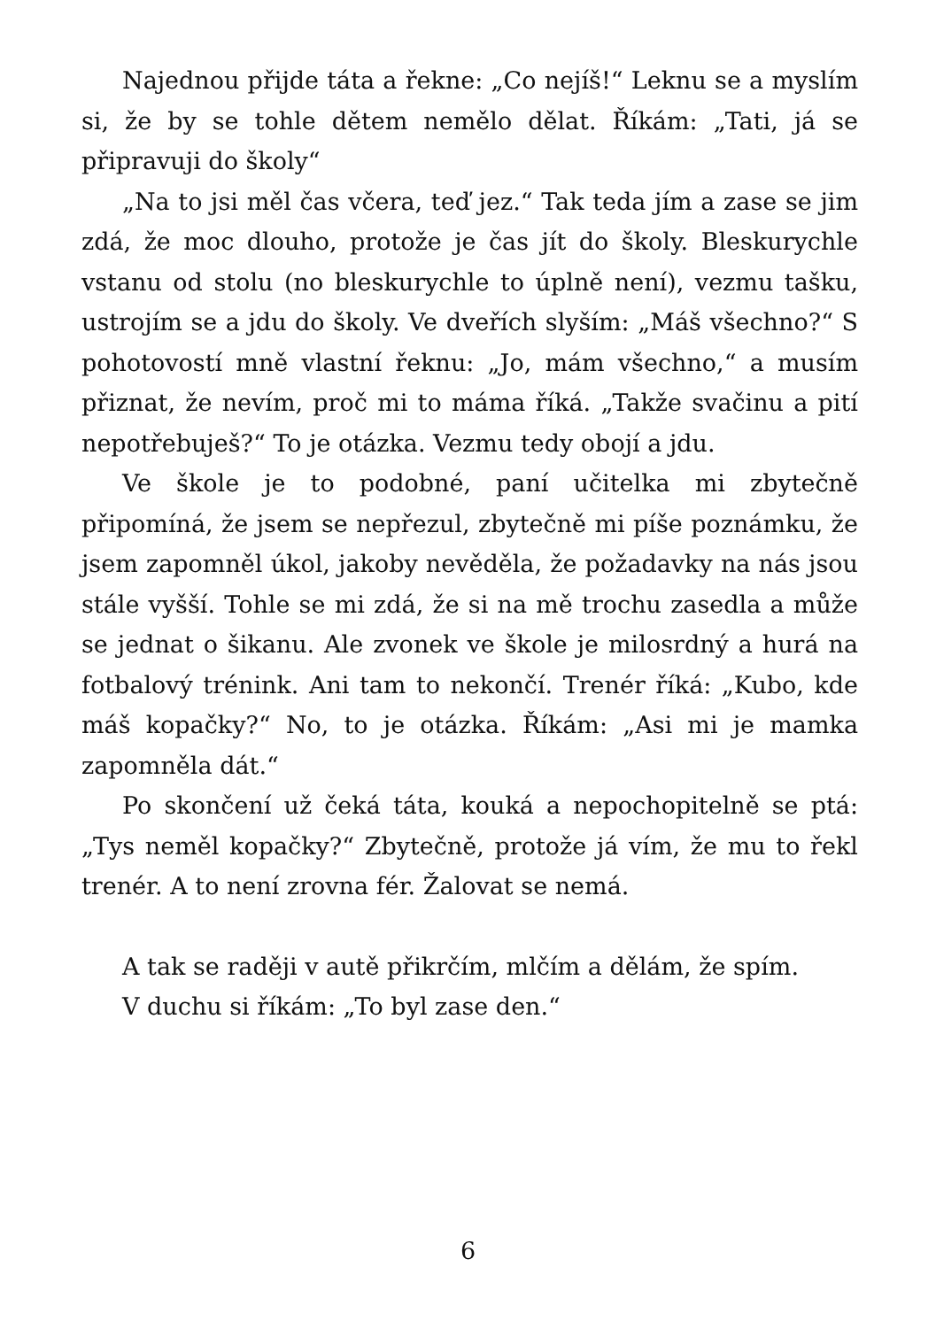Najednou přijde táta a řekne: „Co nejíš!“ Leknu se a myslím si, že by se tohle dětem nemělo dělat. Říkám: „Tati, já se připravuji do školy“
„Na to jsi měl čas včera, teď jez.“ Tak teda jím a zase se jim zdá, že moc dlouho, protože je čas jít do školy. Bleskurychle vstanu od stolu (no bleskurychle to úplně není), vezmu tašku, ustrojím se a jdu do školy. Ve dveřích slyším: „Máš všechno?“ S pohotovostí mně vlastní řeknu: „Jo, mám všechno,“ a musím přiznat, že nevím, proč mi to máma říká. „Takže svačinu a pití nepotřebuješ?“ To je otázka. Vezmu tedy obojí a jdu.
Ve škole je to podobné, paní učitelka mi zbytečně připomíná, že jsem se nepřezul, zbytečně mi píše poznámku, že jsem zapomněl úkol, jakoby nevěděla, že požadavky na nás jsou stále vyšší. Tohle se mi zdá, že si na mě trochu zasedla a může se jednat o šikanu. Ale zvonek ve škole je milosrdný a hurá na fotbalový trénink. Ani tam to nekončí. Trenér říká: „Kubo, kde máš kopačky?“ No, to je otázka. Říkám: „Asi mi je mamka zapomněla dát.“
Po skončení už čeká táta, kouká a nepochopitelně se ptá: „Tys neměl kopačky?“ Zbytečně, protože já vím, že mu to řekl trenér. A to není zrovna fér. Žalovat se nemá.
A tak se raději v autě přikrčím, mlčím a dělám, že spím.
V duchu si říkám: „To byl zase den.“
6